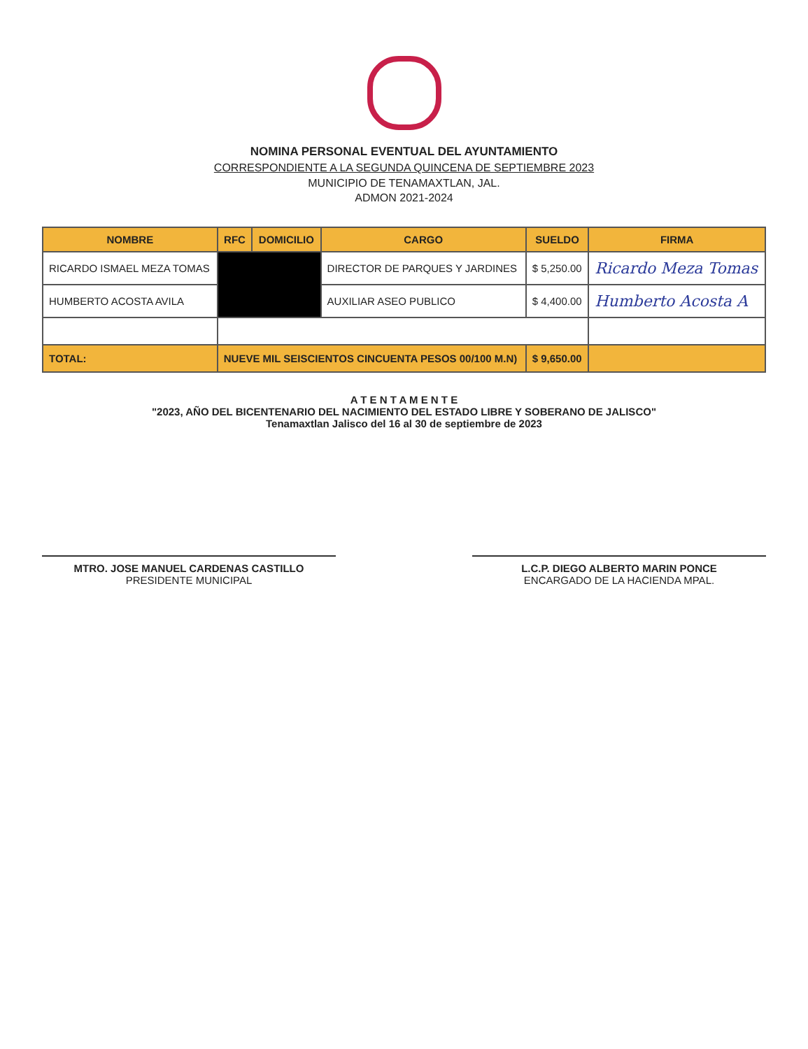NOMINA PERSONAL EVENTUAL DEL AYUNTAMIENTO
CORRESPONDIENTE A LA SEGUNDA QUINCENA DE SEPTIEMBRE 2023
MUNICIPIO DE TENAMAXTLAN, JAL.
ADMON 2021-2024
| NOMBRE | RFC | DOMICILIO | CARGO | SUELDO | FIRMA |
| --- | --- | --- | --- | --- | --- |
| RICARDO ISMAEL MEZA TOMAS | | | DIRECTOR DE PARQUES Y JARDINES | $ 5,250.00 | Ricardo Meza Tomas |
| HUMBERTO ACOSTA AVILA | | | AUXILIAR ASEO PUBLICO | $ 4,400.00 | Humberto Acosta A |
| TOTAL: | NUEVE MIL SEISCIENTOS CINCUENTA PESOS 00/100 M.N) | | | $ 9,650.00 | |
A T E N T A M E N T E
"2023, AÑO DEL BICENTENARIO DEL NACIMIENTO DEL ESTADO LIBRE Y SOBERANO DE JALISCO"
Tenamaxtlan Jalisco del 16 al 30 de septiembre de 2023
MTRO. JOSE MANUEL CARDENAS CASTILLO
PRESIDENTE MUNICIPAL
L.C.P. DIEGO ALBERTO MARIN PONCE
ENCARGADO DE LA HACIENDA MPAL.